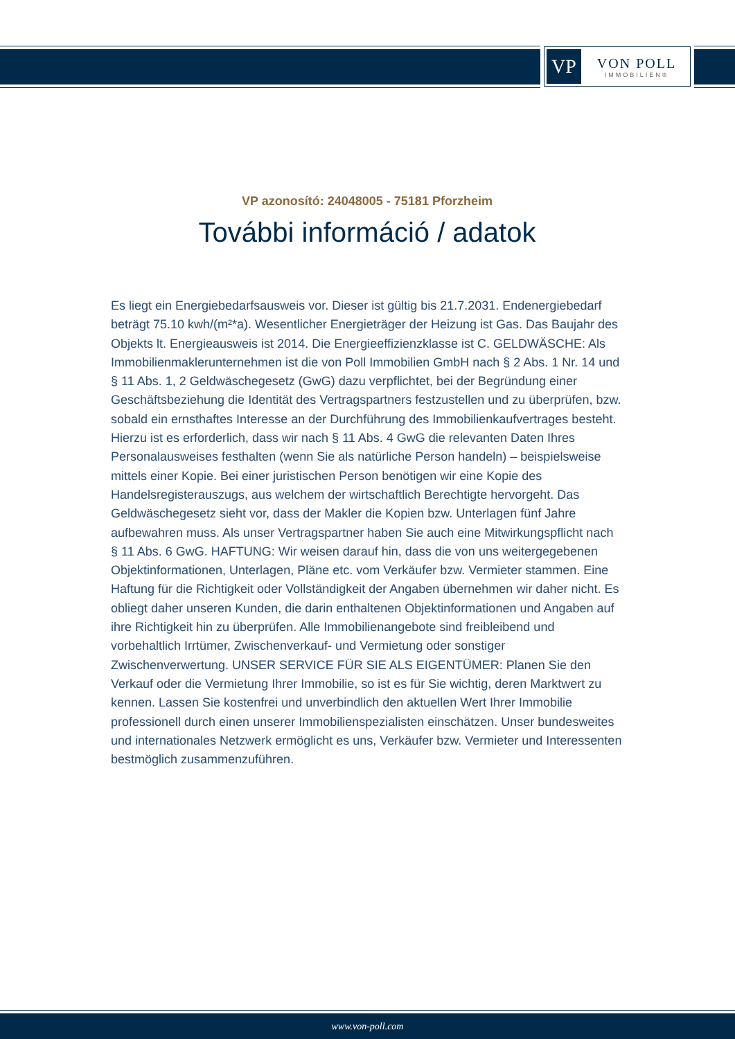VP
VON POLL
IMMOBILIEN®
VP azonosító: 24048005 - 75181 Pforzheim
További információ / adatok
Es liegt ein Energiebedarfsausweis vor. Dieser ist gültig bis 21.7.2031. Endenergiebedarf beträgt 75.10 kwh/(m²*a). Wesentlicher Energieträger der Heizung ist Gas. Das Baujahr des Objekts lt. Energieausweis ist 2014. Die Energieeffizienzklasse ist C. GELDWÄSCHE: Als Immobilienmaklerunternehmen ist die von Poll Immobilien GmbH nach § 2 Abs. 1 Nr. 14 und § 11 Abs. 1, 2 Geldwäschegesetz (GwG) dazu verpflichtet, bei der Begründung einer Geschäftsbeziehung die Identität des Vertragspartners festzustellen und zu überprüfen, bzw. sobald ein ernsthaftes Interesse an der Durchführung des Immobilienkaufvertrages besteht. Hierzu ist es erforderlich, dass wir nach § 11 Abs. 4 GwG die relevanten Daten Ihres Personalausweises festhalten (wenn Sie als natürliche Person handeln) – beispielsweise mittels einer Kopie. Bei einer juristischen Person benötigen wir eine Kopie des Handelsregisterauszugs, aus welchem der wirtschaftlich Berechtigte hervorgeht. Das Geldwäschegesetz sieht vor, dass der Makler die Kopien bzw. Unterlagen fünf Jahre aufbewahren muss. Als unser Vertragspartner haben Sie auch eine Mitwirkungspflicht nach § 11 Abs. 6 GwG. HAFTUNG: Wir weisen darauf hin, dass die von uns weitergegebenen Objektinformationen, Unterlagen, Pläne etc. vom Verkäufer bzw. Vermieter stammen. Eine Haftung für die Richtigkeit oder Vollständigkeit der Angaben übernehmen wir daher nicht. Es obliegt daher unseren Kunden, die darin enthaltenen Objektinformationen und Angaben auf ihre Richtigkeit hin zu überprüfen. Alle Immobilienangebote sind freibleibend und vorbehaltlich Irrtümer, Zwischenverkauf- und Vermietung oder sonstiger Zwischenverwertung. UNSER SERVICE FÜR SIE ALS EIGENTÜMER: Planen Sie den Verkauf oder die Vermietung Ihrer Immobilie, so ist es für Sie wichtig, deren Marktwert zu kennen. Lassen Sie kostenfrei und unverbindlich den aktuellen Wert Ihrer Immobilie professionell durch einen unserer Immobilienspezialisten einschätzen. Unser bundesweites und internationales Netzwerk ermöglicht es uns, Verkäufer bzw. Vermieter und Interessenten bestmöglich zusammenzuführen.
www.von-poll.com